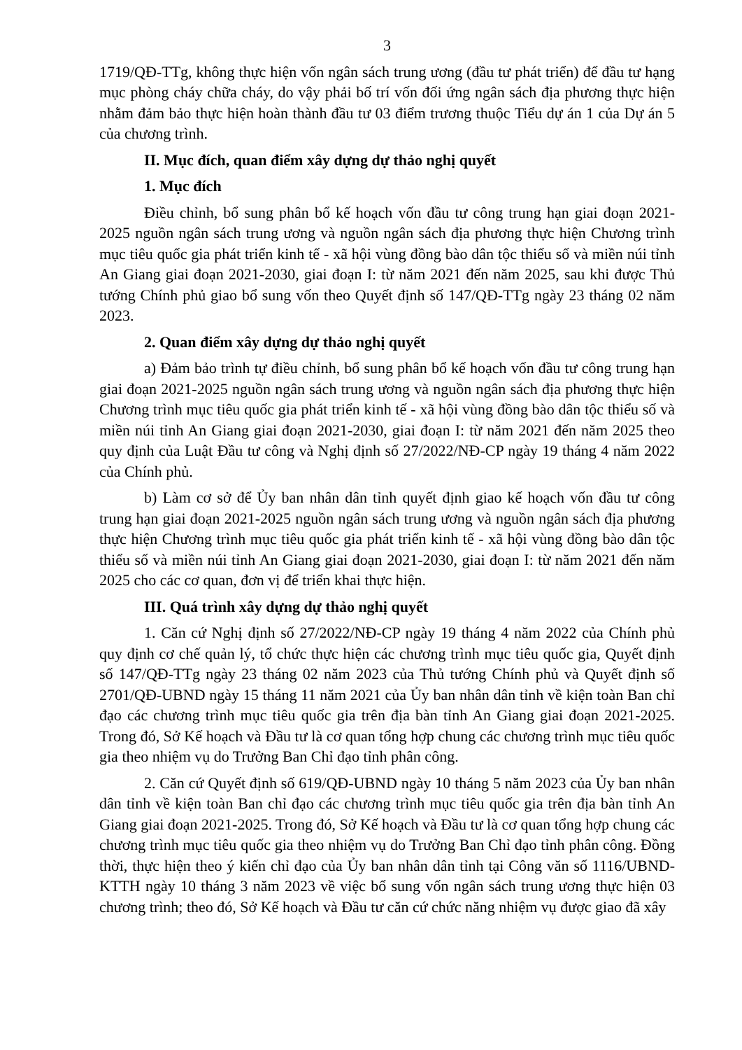3
1719/QĐ-TTg, không thực hiện vốn ngân sách trung ương (đầu tư phát triển) để đầu tư hạng mục phòng cháy chữa cháy, do vậy phải bố trí vốn đối ứng ngân sách địa phương thực hiện nhằm đảm bảo thực hiện hoàn thành đầu tư 03 điểm trương thuộc Tiểu dự án 1 của Dự án 5 của chương trình.
II. Mục đích, quan điểm xây dựng dự thảo nghị quyết
1. Mục đích
Điều chỉnh, bổ sung phân bổ kế hoạch vốn đầu tư công trung hạn giai đoạn 2021-2025 nguồn ngân sách trung ương và nguồn ngân sách địa phương thực hiện Chương trình mục tiêu quốc gia phát triển kinh tế - xã hội vùng đồng bào dân tộc thiểu số và miền núi tỉnh An Giang giai đoạn 2021-2030, giai đoạn I: từ năm 2021 đến năm 2025, sau khi được Thủ tướng Chính phủ giao bổ sung vốn theo Quyết định số 147/QĐ-TTg ngày 23 tháng 02 năm 2023.
2. Quan điểm xây dựng dự thảo nghị quyết
a) Đảm bảo trình tự điều chỉnh, bổ sung phân bổ kế hoạch vốn đầu tư công trung hạn giai đoạn 2021-2025 nguồn ngân sách trung ương và nguồn ngân sách địa phương thực hiện Chương trình mục tiêu quốc gia phát triển kinh tế - xã hội vùng đồng bào dân tộc thiểu số và miền núi tỉnh An Giang giai đoạn 2021-2030, giai đoạn I: từ năm 2021 đến năm 2025 theo quy định của Luật Đầu tư công và Nghị định số 27/2022/NĐ-CP ngày 19 tháng 4 năm 2022 của Chính phủ.
b) Làm cơ sở để Ủy ban nhân dân tỉnh quyết định giao kế hoạch vốn đầu tư công trung hạn giai đoạn 2021-2025 nguồn ngân sách trung ương và nguồn ngân sách địa phương thực hiện Chương trình mục tiêu quốc gia phát triển kinh tế - xã hội vùng đồng bào dân tộc thiểu số và miền núi tỉnh An Giang giai đoạn 2021-2030, giai đoạn I: từ năm 2021 đến năm 2025 cho các cơ quan, đơn vị để triển khai thực hiện.
III. Quá trình xây dựng dự thảo nghị quyết
1. Căn cứ Nghị định số 27/2022/NĐ-CP ngày 19 tháng 4 năm 2022 của Chính phủ quy định cơ chế quản lý, tổ chức thực hiện các chương trình mục tiêu quốc gia, Quyết định số 147/QĐ-TTg ngày 23 tháng 02 năm 2023 của Thủ tướng Chính phủ và Quyết định số 2701/QĐ-UBND ngày 15 tháng 11 năm 2021 của Ủy ban nhân dân tỉnh về kiện toàn Ban chỉ đạo các chương trình mục tiêu quốc gia trên địa bàn tỉnh An Giang giai đoạn 2021-2025. Trong đó, Sở Kế hoạch và Đầu tư là cơ quan tổng hợp chung các chương trình mục tiêu quốc gia theo nhiệm vụ do Trưởng Ban Chỉ đạo tỉnh phân công.
2. Căn cứ Quyết định số 619/QĐ-UBND ngày 10 tháng 5 năm 2023 của Ủy ban nhân dân tỉnh về kiện toàn Ban chỉ đạo các chương trình mục tiêu quốc gia trên địa bàn tỉnh An Giang giai đoạn 2021-2025. Trong đó, Sở Kế hoạch và Đầu tư là cơ quan tổng hợp chung các chương trình mục tiêu quốc gia theo nhiệm vụ do Trưởng Ban Chỉ đạo tỉnh phân công. Đồng thời, thực hiện theo ý kiến chỉ đạo của Ủy ban nhân dân tỉnh tại Công văn số 1116/UBND-KTTH ngày 10 tháng 3 năm 2023 về việc bổ sung vốn ngân sách trung ương thực hiện 03 chương trình; theo đó, Sở Kế hoạch và Đầu tư căn cứ chức năng nhiệm vụ được giao đã xây